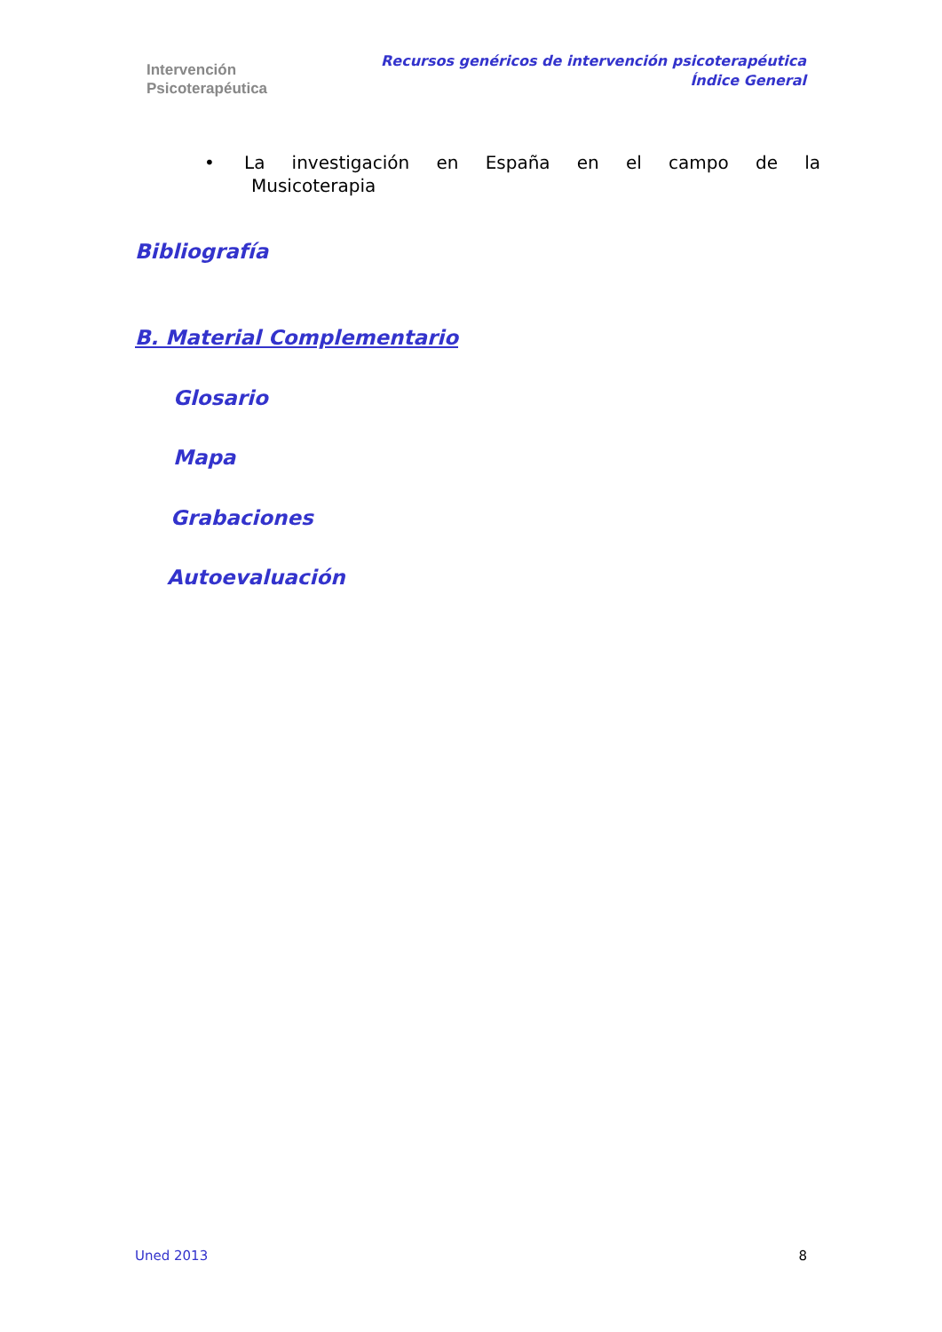Intervención
Psicoterapéutica
Recursos genéricos de intervención psicoterapéutica
Índice General
• La investigación en España en el campo de la
Musicoterapia
Bibliografía
B. Material Complementario
Glosario
Mapa
Grabaciones
Autoevaluación
Uned 2013 8